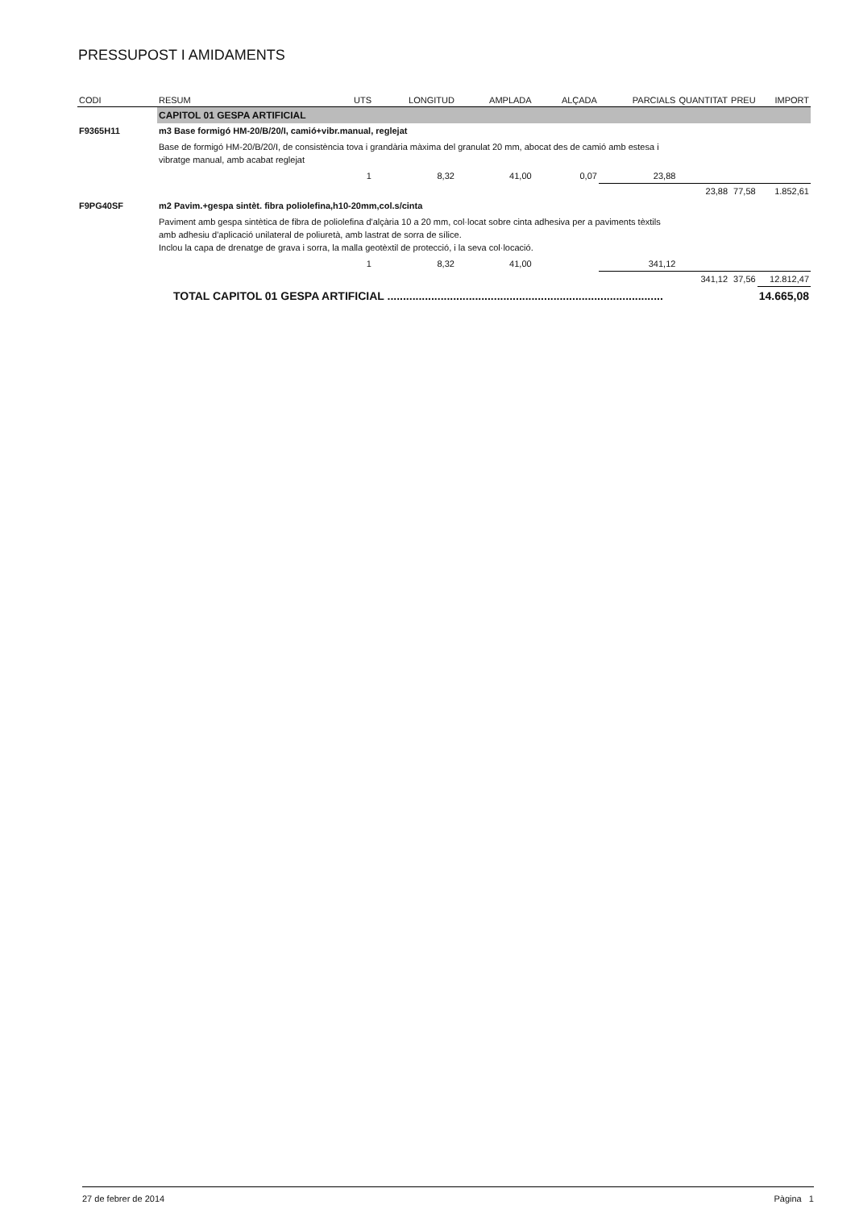PRESSUPOST I AMIDAMENTS
| CODI | RESUM | UTS | LONGITUD | AMPLADA | ALÇADA | PARCIALS | QUANTITAT | PREU | IMPORT |
| --- | --- | --- | --- | --- | --- | --- | --- | --- | --- |
| | CAPITOL 01 GESPA ARTIFICIAL | | | | | | | | |
| F9365H11 | m3 Base formigó HM-20/B/20/I, camió+vibr.manual, reglejat | | | | | | | | |
| | Base de formigó HM-20/B/20/I, de consistència tova i grandària màxima del granulat 20 mm, abocat des de camió amb estesa i vibratge manual, amb acabat reglejat | | | | | | | | |
| | | 1 | 8,32 | 41,00 | 0,07 | 23,88 | | | |
| | | | | | | | 23,88 | 77,58 | 1.852,61 |
| F9PG40SF | m2 Pavim.+gespa sintèt. fibra poliolefina,h10-20mm,col.s/cinta | | | | | | | | |
| | Paviment amb gespa sintètica de fibra de poliolefina d'alçària 10 a 20 mm, col·locat sobre cinta adhesiva per a paviments tèxtils amb adhesiu d'aplicació unilateral de poliuretà, amb lastrat de sorra de sílice. Inclou la capa de drenatge de grava i sorra, la malla geotèxtil de protecció, i la seva col·locació. | | | | | | | | |
| | | 1 | 8,32 | 41,00 | | 341,12 | | | |
| | | | | | | | 341,12 | 37,56 | 12.812,47 |
| | TOTAL CAPITOL 01 GESPA ARTIFICIAL ........................................................................................ | | | | | | | | 14.665,08 |
27 de febrer de 2014 Pàgina 1